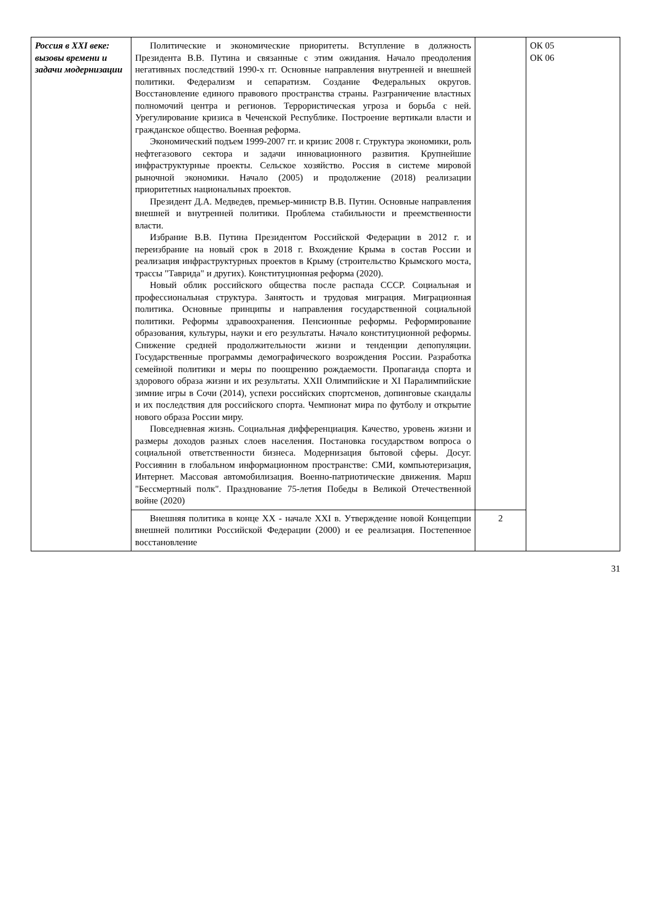| Россия в XXI веке: вызовы времени и задачи модернизации | Политические и экономические приоритеты. Вступление в должность Президента В.В. Путина и связанные с этим ожидания. Начало преодоления негативных последствий 1990-х гг. Основные направления внутренней и внешней политики. Федерализм и сепаратизм. Создание Федеральных округов. Восстановление единого правового пространства страны. Разграничение властных полномочий центра и регионов. Террористическая угроза и борьба с ней. Урегулирование кризиса в Чеченской Республике. Построение вертикали власти и гражданское общество. Военная реформа. Экономический подъем 1999-2007 гг. и кризис 2008 г. Структура экономики, роль нефтегазового сектора и задачи инновационного развития. Крупнейшие инфраструктурные проекты. Сельское хозяйство. Россия в системе мировой рыночной экономики. Начало (2005) и продолжение (2018) реализации приоритетных национальных проектов. Президент Д.А. Медведев, премьер-министр В.В. Путин. Основные направления внешней и внутренней политики. Проблема стабильности и преемственности власти. Избрание В.В. Путина Президентом Российской Федерации в 2012 г. и переизбрание на новый срок в 2018 г. Вхождение Крыма в состав России и реализация инфраструктурных проектов в Крыму (строительство Крымского моста, трассы "Таврида" и других). Конституционная реформа (2020). Новый облик российского общества после распада СССР. Социальная и профессиональная структура. Занятость и трудовая миграция. Миграционная политика. Основные принципы и направления государственной социальной политики. Реформы здравоохранения. Пенсионные реформы. Реформирование образования, культуры, науки и его результаты. Начало конституционной реформы. Снижение средней продолжительности жизни и тенденции депопуляции. Государственные программы демографического возрождения России. Разработка семейной политики и меры по поощрению рождаемости. Пропаганда спорта и здорового образа жизни и их результаты. XXII Олимпийские и XI Паралимпийские зимние игры в Сочи (2014), успехи российских спортсменов, допинговые скандалы и их последствия для российского спорта. Чемпионат мира по футболу и открытие нового образа России миру. Повседневная жизнь. Социальная дифференциация. Качество, уровень жизни и размеры доходов разных слоев населения. Постановка государством вопроса о социальной ответственности бизнеса. Модернизация бытовой сферы. Досуг. Россиянин в глобальном информационном пространстве: СМИ, компьютеризация, Интернет. Массовая автомобилизация. Военно-патриотические движения. Марш "Бессмертный полк". Празднование 75-летия Победы в Великой Отечественной войне (2020) | | ОК 05 ОК 06 |
| | Внешняя политика в конце XX - начале XXI в. Утверждение новой Концепции внешней политики Российской Федерации (2000) и ее реализация. Постепенное восстановление | 2 | |
31